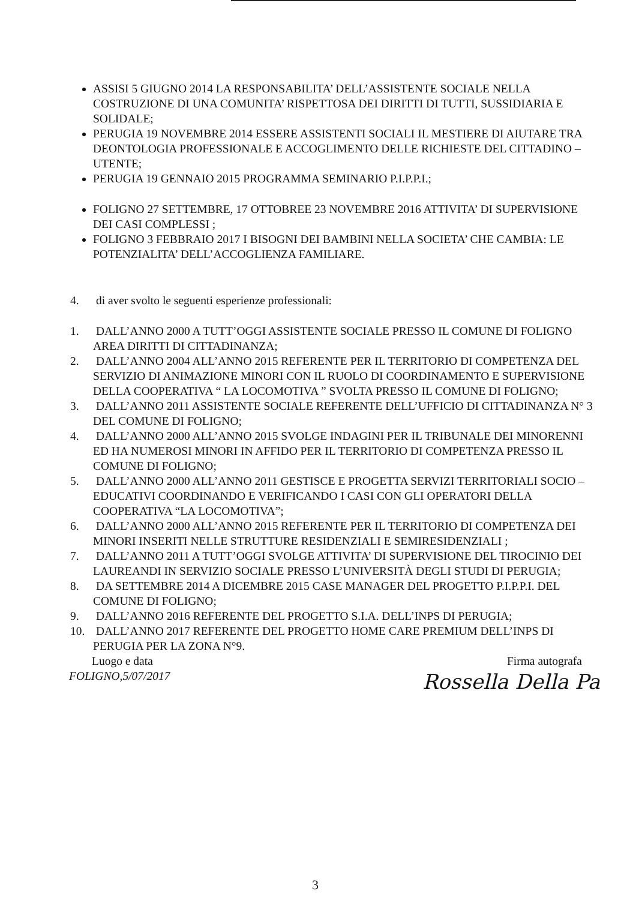ASSISI 5 GIUGNO 2014 LA RESPONSABILITA’ DELL’ASSISTENTE SOCIALE NELLA COSTRUZIONE DI UNA COMUNITA’ RISPETTOSA DEI DIRITTI DI TUTTI, SUSSIDIARIA E SOLIDALE;
PERUGIA 19 NOVEMBRE 2014 ESSERE ASSISTENTI SOCIALI IL MESTIERE DI AIUTARE TRA DEONTOLOGIA PROFESSIONALE E ACCOGLIMENTO DELLE RICHIESTE DEL CITTADINO – UTENTE;
PERUGIA 19 GENNAIO 2015 PROGRAMMA SEMINARIO P.I.P.P.I.;
FOLIGNO 27 SETTEMBRE, 17 OTTOBREE 23 NOVEMBRE 2016 ATTIVITA’ DI SUPERVISIONE DEI CASI COMPLESSI ;
FOLIGNO 3 FEBBRAIO 2017 I BISOGNI DEI BAMBINI NELLA SOCIETA’ CHE CAMBIA: LE POTENZIALITA’ DELL’ACCOGLIENZA FAMILIARE.
4. di aver svolto le seguenti esperienze professionali:
1. DALL’ANNO 2000 A TUTT’OGGI ASSISTENTE SOCIALE PRESSO IL COMUNE DI FOLIGNO AREA DIRITTI DI CITTADINANZA;
2. DALL’ANNO 2004 ALL’ANNO 2015 REFERENTE PER IL TERRITORIO DI COMPETENZA DEL SERVIZIO DI ANIMAZIONE MINORI CON IL RUOLO DI COORDINAMENTO E SUPERVISIONE DELLA COOPERATIVA “ LA LOCOMOTIVA ” SVOLTA PRESSO IL COMUNE DI FOLIGNO;
3. DALL’ANNO 2011 ASSISTENTE SOCIALE REFERENTE DELL’UFFICIO DI CITTADINANZA N° 3 DEL COMUNE DI FOLIGNO;
4. DALL’ANNO 2000 ALL’ANNO 2015 SVOLGE INDAGINI PER IL TRIBUNALE DEI MINORENNI ED HA NUMEROSI MINORI IN AFFIDO PER IL TERRITORIO DI COMPETENZA PRESSO IL COMUNE DI FOLIGNO;
5. DALL’ANNO 2000 ALL’ANNO 2011 GESTISCE E PROGETTA SERVIZI TERRITORIALI SOCIO – EDUCATIVI COORDINANDO E VERIFICANDO I CASI CON GLI OPERATORI DELLA COOPERATIVA “LA LOCOMOTIVA”;
6. DALL’ANNO 2000 ALL’ANNO 2015 REFERENTE PER IL TERRITORIO DI COMPETENZA DEI MINORI INSERITI NELLE STRUTTURE RESIDENZIALI E SEMIRESIDENZIALI ;
7. DALL’ANNO 2011 A TUTT’OGGI SVOLGE ATTIVITA’ DI SUPERVISIONE DEL TIROCINIO DEI LAUREANDI IN SERVIZIO SOCIALE PRESSO L’UNIVERSITÀ DEGLI STUDI DI PERUGIA;
8. DA SETTEMBRE 2014 A DICEMBRE 2015 CASE MANAGER DEL PROGETTO P.I.P.P.I. DEL COMUNE DI FOLIGNO;
9. DALL’ANNO 2016 REFERENTE DEL PROGETTO S.I.A. DELL’INPS DI PERUGIA;
10. DALL’ANNO 2017 REFERENTE DEL PROGETTO HOME CARE PREMIUM DELL’INPS DI PERUGIA PER LA ZONA N°9.
Luogo e data Firma autografa
FOLIGNO,5/07/2017
Rossella Della Pa
3